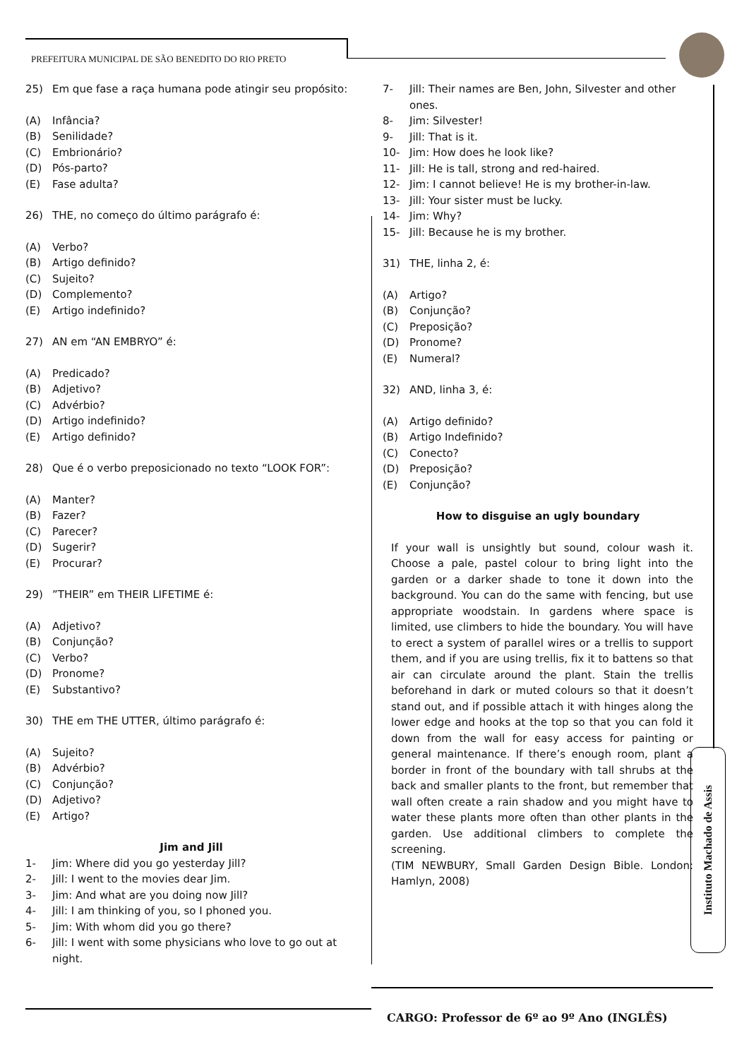PREFEITURA MUNICIPAL DE SÃO BENEDITO DO RIO PRETO
25) Em que fase a raça humana pode atingir seu propósito:
(A) Infância?
(B) Senilidade?
(C) Embrionário?
(D) Pós-parto?
(E) Fase adulta?
26) THE, no começo do último parágrafo é:
(A) Verbo?
(B) Artigo definido?
(C) Sujeito?
(D) Complemento?
(E) Artigo indefinido?
27) AN em “AN EMBRYO” é:
(A) Predicado?
(B) Adjetivo?
(C) Advérbio?
(D) Artigo indefinido?
(E) Artigo definido?
28) Que é o verbo preposicionado no texto “LOOK FOR”:
(A) Manter?
(B) Fazer?
(C) Parecer?
(D) Sugerir?
(E) Procurar?
29)”THEIR” em THEIR LIFETIME é:
(A) Adjetivo?
(B) Conjunção?
(C) Verbo?
(D) Pronome?
(E) Substantivo?
30) THE em THE UTTER, último parágrafo é:
(A) Sujeito?
(B) Advérbio?
(C) Conjunção?
(D) Adjetivo?
(E) Artigo?
Jim and Jill
1- Jim: Where did you go yesterday Jill?
2- Jill: I went to the movies dear Jim.
3- Jim: And what are you doing now Jill?
4- Jill: I am thinking of you, so I phoned you.
5- Jim: With whom did you go there?
6- Jill: I went with some physicians who love to go out at night.
7- Jill: Their names are Ben, John, Silvester and other ones.
8- Jim: Silvester!
9- Jill: That is it.
10- Jim: How does he look like?
11- Jill: He is tall, strong and red-haired.
12- Jim: I cannot believe! He is my brother-in-law.
13- Jill: Your sister must be lucky.
14- Jim: Why?
15- Jill: Because he is my brother.
31) THE, linha 2, é:
(A) Artigo?
(B) Conjunção?
(C) Preposição?
(D) Pronome?
(E) Numeral?
32) AND, linha 3, é:
(A) Artigo definido?
(B) Artigo Indefinido?
(C) Conecto?
(D) Preposição?
(E) Conjunção?
How to disguise an ugly boundary
If your wall is unsightly but sound, colour wash it. Choose a pale, pastel colour to bring light into the garden or a darker shade to tone it down into the background. You can do the same with fencing, but use appropriate woodstain. In gardens where space is limited, use climbers to hide the boundary. You will have to erect a system of parallel wires or a trellis to support them, and if you are using trellis, fix it to battens so that air can circulate around the plant. Stain the trellis beforehand in dark or muted colours so that it doesn’t stand out, and if possible attach it with hinges along the lower edge and hooks at the top so that you can fold it down from the wall for easy access for painting or general maintenance. If there’s enough room, plant a border in front of the boundary with tall shrubs at the back and smaller plants to the front, but remember that wall often create a rain shadow and you might have to water these plants more often than other plants in the garden. Use additional climbers to complete the screening.
(TIM NEWBURY, Small Garden Design Bible. London: Hamlyn, 2008)
Instituto Machado de Assis
CARGO: Professor de 6º ao 9º Ano (INGLÊS)